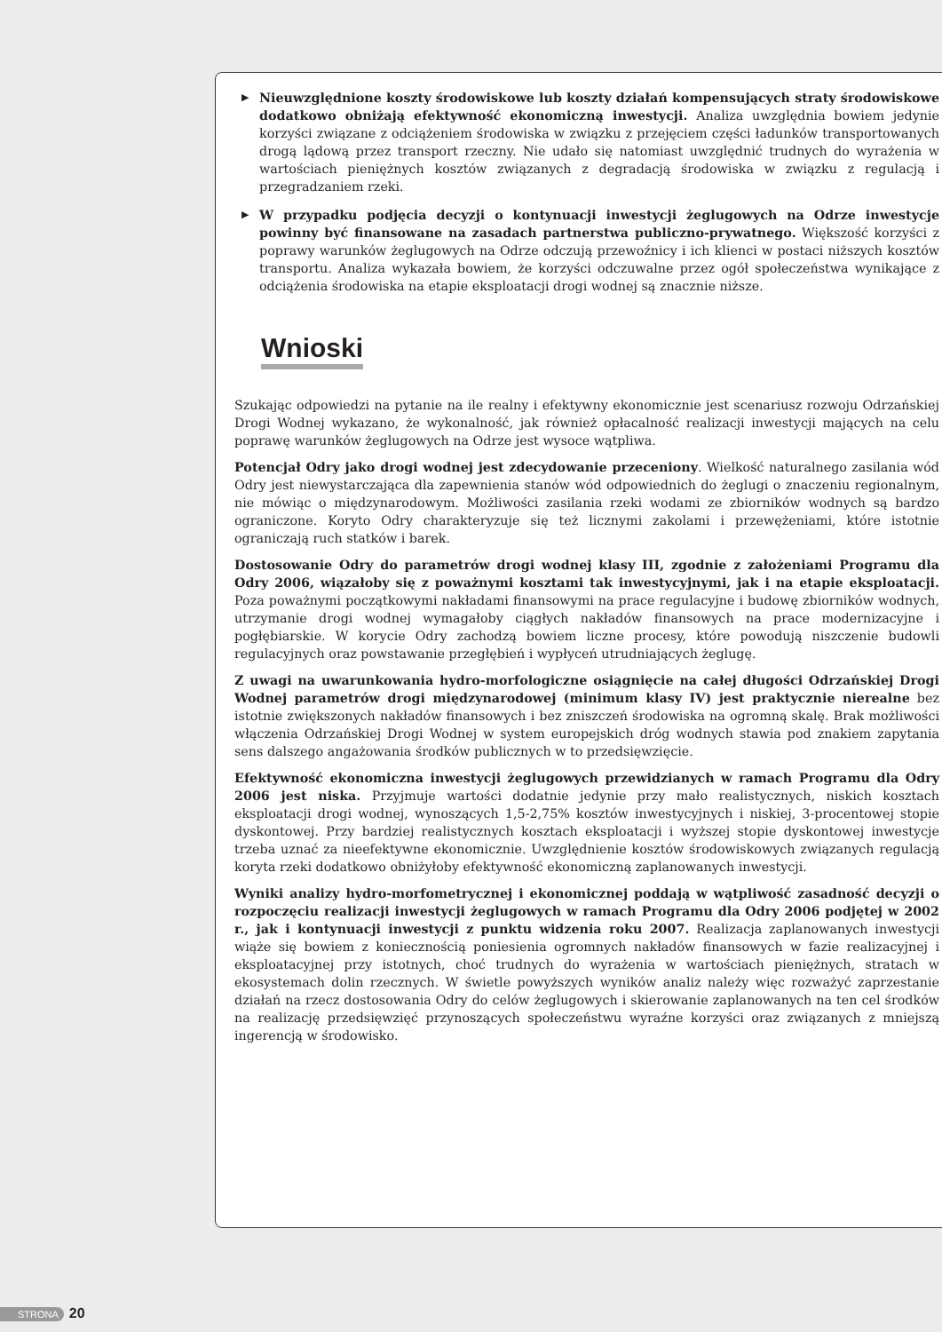▶ Nieuwzględnione koszty środowiskowe lub koszty działań kompensujących straty środowiskowe dodatkowo obniżają efektywność ekonomiczną inwestycji. Analiza uwzględnia bowiem jedynie korzyści związane z odciążeniem środowiska w związku z przejęciem części ładunków transportowanych drogą lądową przez transport rzeczny. Nie udało się natomiast uwzględnić trudnych do wyrażenia w wartościach pieniężnych kosztów związanych z degradacją środowiska w związku z regulacją i przegradzaniem rzeki.
▶ W przypadku podjęcia decyzji o kontynuacji inwestycji żeglugowych na Odrze inwestycje powinny być finansowane na zasadach partnerstwa publiczno-prywatnego. Większość korzyści z poprawy warunków żeglugowych na Odrze odczują przewoźnicy i ich klienci w postaci niższych kosztów transportu. Analiza wykazała bowiem, że korzyści odczuwalne przez ogół społeczeństwa wynikające z odciążenia środowiska na etapie eksploatacji drogi wodnej są znacznie niższe.
Wnioski
Szukając odpowiedzi na pytanie na ile realny i efektywny ekonomicznie jest scenariusz rozwoju Odrzańskiej Drogi Wodnej wykazano, że wykonalność, jak również opłacalność realizacji inwestycji mających na celu poprawę warunków żeglugowych na Odrze jest wysoce wątpliwa.
Potencjał Odry jako drogi wodnej jest zdecydowanie przeceniony. Wielkość naturalnego zasilania wód Odry jest niewystarczająca dla zapewnienia stanów wód odpowiednich do żeglugi o znaczeniu regionalnym, nie mówiąc o międzynarodowym. Możliwości zasilania rzeki wodami ze zbiorników wodnych są bardzo ograniczone. Koryto Odry charakteryzuje się też licznymi zakolami i przewężeniami, które istotnie ograniczają ruch statków i barek.
Dostosowanie Odry do parametrów drogi wodnej klasy III, zgodnie z założeniami Programu dla Odry 2006, wiązałoby się z poważnymi kosztami tak inwestycyjnymi, jak i na etapie eksploatacji. Poza poważnymi początkowymi nakładami finansowymi na prace regulacyjne i budowę zbiorników wodnych, utrzymanie drogi wodnej wymagałoby ciągłych nakładów finansowych na prace modernizacyjne i pogłębiarskie. W korycie Odry zachodzą bowiem liczne procesy, które powodują niszczenie budowli regulacyjnych oraz powstawanie przegłębień i wypłyceń utrudniających żeglugę.
Z uwagi na uwarunkowania hydro-morfologiczne osiągnięcie na całej długości Odrzańskiej Drogi Wodnej parametrów drogi międzynarodowej (minimum klasy IV) jest praktycznie nierealne bez istotnie zwiększonych nakładów finansowych i bez zniszczeń środowiska na ogromną skalę. Brak możliwości włączenia Odrzańskiej Drogi Wodnej w system europejskich dróg wodnych stawia pod znakiem zapytania sens dalszego angażowania środków publicznych w to przedsięwzięcie.
Efektywność ekonomiczna inwestycji żeglugowych przewidzianych w ramach Programu dla Odry 2006 jest niska. Przyjmuje wartości dodatnie jedynie przy mało realistycznych, niskich kosztach eksploatacji drogi wodnej, wynoszących 1,5-2,75% kosztów inwestycyjnych i niskiej, 3-procentowej stopie dyskontowej. Przy bardziej realistycznych kosztach eksploatacji i wyższej stopie dyskontowej inwestycje trzeba uznać za nieefektywne ekonomicznie. Uwzględnienie kosztów środowiskowych związanych regulacją koryta rzeki dodatkowo obniżyłoby efektywność ekonomiczną zaplanowanych inwestycji.
Wyniki analizy hydro-morfometrycznej i ekonomicznej poddają w wątpliwość zasadność decyzji o rozpoczęciu realizacji inwestycji żeglugowych w ramach Programu dla Odry 2006 podjętej w 2002 r., jak i kontynuacji inwestycji z punktu widzenia roku 2007. Realizacja zaplanowanych inwestycji wiąże się bowiem z koniecznością poniesienia ogromnych nakładów finansowych w fazie realizacyjnej i eksploatacyjnej przy istotnych, choć trudnych do wyrażenia w wartościach pieniężnych, stratach w ekosystemach dolin rzecznych. W świetle powyższych wyników analiz należy więc rozważyć zaprzestanie działań na rzecz dostosowania Odry do celów żeglugowych i skierowanie zaplanowanych na ten cel środków na realizację przedsięwzięć przynoszących społeczeństwu wyraźne korzyści oraz związanych z mniejszą ingerencją w środowisko.
STRONA 20